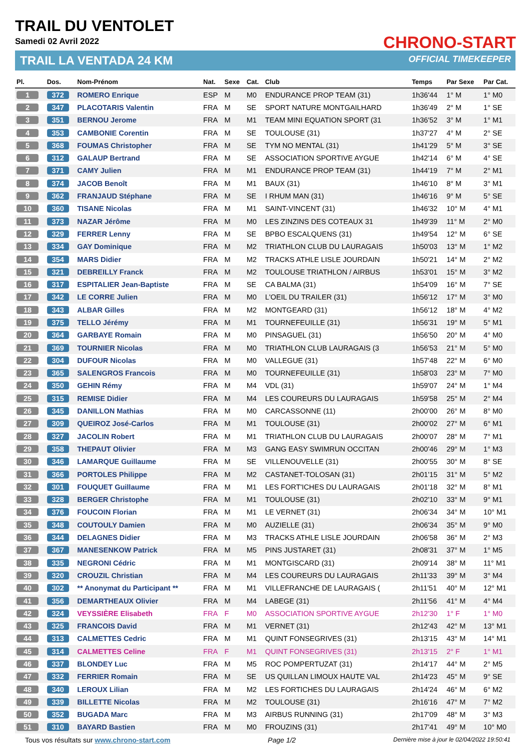TRAIL DU VENTOLET
Samedi 02 Avril 2022
TRAIL LA VENTADA 24 KM
CHRONO-START
OFFICIAL TIMEKEEPER
| Pl. | Dos. | Nom-Prénom | Nat. | Sexe | Cat. | Club | Temps | Par Sexe | Par Cat. |
| --- | --- | --- | --- | --- | --- | --- | --- | --- | --- |
| 1 | 372 | ROMERO Enrique | ESP | M | M0 | ENDURANCE PROP TEAM (31) | 1h36'44 | 1° M | 1° M0 |
| 2 | 347 | PLACOTARIS Valentin | FRA | M | SE | SPORT NATURE MONTGAILHARD | 1h36'49 | 2° M | 1° SE |
| 3 | 351 | BERNOU Jerome | FRA | M | M1 | TEAM MINI EQUATION SPORT (31 | 1h36'52 | 3° M | 1° M1 |
| 4 | 353 | CAMBONIE Corentin | FRA | M | SE | TOULOUSE (31) | 1h37'27 | 4° M | 2° SE |
| 5 | 368 | FOUMAS Christopher | FRA | M | SE | TYM NO MENTAL (31) | 1h41'29 | 5° M | 3° SE |
| 6 | 312 | GALAUP Bertrand | FRA | M | SE | ASSOCIATION SPORTIVE AYGUE | 1h42'14 | 6° M | 4° SE |
| 7 | 371 | CAMY Julien | FRA | M | M1 | ENDURANCE PROP TEAM (31) | 1h44'19 | 7° M | 2° M1 |
| 8 | 374 | JACOB Benoît | FRA | M | M1 | BAUX (31) | 1h46'10 | 8° M | 3° M1 |
| 9 | 362 | FRANJAUD Stéphane | FRA | M | SE | I RHUM MAN (31) | 1h46'16 | 9° M | 5° SE |
| 10 | 360 | TISANE Nicolas | FRA | M | M1 | SAINT-VINCENT (31) | 1h46'32 | 10° M | 4° M1 |
| 11 | 373 | NAZAR Jérôme | FRA | M | M0 | LES ZINZINS DES COTEAUX 31 | 1h49'39 | 11° M | 2° M0 |
| 12 | 329 | FERRER Lenny | FRA | M | SE | BPBO ESCALQUENS (31) | 1h49'54 | 12° M | 6° SE |
| 13 | 334 | GAY Dominique | FRA | M | M2 | TRIATHLON CLUB DU LAURAGAIS | 1h50'03 | 13° M | 1° M2 |
| 14 | 354 | MARS Didier | FRA | M | M2 | TRACKS ATHLE LISLE JOURDAIN | 1h50'21 | 14° M | 2° M2 |
| 15 | 321 | DEBREILLY Franck | FRA | M | M2 | TOULOUSE TRIATHLON / AIRBUS | 1h53'01 | 15° M | 3° M2 |
| 16 | 317 | ESPITALIER Jean-Baptiste | FRA | M | SE | CA BALMA (31) | 1h54'09 | 16° M | 7° SE |
| 17 | 342 | LE CORRE Julien | FRA | M | M0 | L'OEIL DU TRAILER (31) | 1h56'12 | 17° M | 3° M0 |
| 18 | 343 | ALBAR Gilles | FRA | M | M2 | MONTGEARD (31) | 1h56'12 | 18° M | 4° M2 |
| 19 | 375 | TELLO Jérémy | FRA | M | M1 | TOURNEFEUILLE (31) | 1h56'31 | 19° M | 5° M1 |
| 20 | 364 | GARBAYE Romain | FRA | M | M0 | PINSAGUEL (31) | 1h56'50 | 20° M | 4° M0 |
| 21 | 369 | TOURNIER Nicolas | FRA | M | M0 | TRIATHLON CLUB LAURAGAIS (3 | 1h56'53 | 21° M | 5° M0 |
| 22 | 304 | DUFOUR Nicolas | FRA | M | M0 | VALLEGUE (31) | 1h57'48 | 22° M | 6° M0 |
| 23 | 365 | SALENGROS Francois | FRA | M | M0 | TOURNEFEUILLE (31) | 1h58'03 | 23° M | 7° M0 |
| 24 | 350 | GEHIN Rémy | FRA | M | M4 | VDL (31) | 1h59'07 | 24° M | 1° M4 |
| 25 | 315 | REMISE Didier | FRA | M | M4 | LES COUREURS DU LAURAGAIS | 1h59'58 | 25° M | 2° M4 |
| 26 | 345 | DANILLON Mathias | FRA | M | M0 | CARCASSONNE (11) | 2h00'00 | 26° M | 8° M0 |
| 27 | 309 | QUEIROZ José-Carlos | FRA | M | M1 | TOULOUSE (31) | 2h00'02 | 27° M | 6° M1 |
| 28 | 327 | JACOLIN Robert | FRA | M | M1 | TRIATHLON CLUB DU LAURAGAIS | 2h00'07 | 28° M | 7° M1 |
| 29 | 358 | THEPAUT Olivier | FRA | M | M3 | GANG EASY SWIMRUN OCCITAN | 2h00'46 | 29° M | 1° M3 |
| 30 | 346 | LAMARQUE Guillaume | FRA | M | SE | VILLENOUVELLE (31) | 2h00'55 | 30° M | 8° SE |
| 31 | 366 | PORTOLES Philippe | FRA | M | M2 | CASTANET-TOLOSAN (31) | 2h01'15 | 31° M | 5° M2 |
| 32 | 301 | FOUQUET Guillaume | FRA | M | M1 | LES FORT'ICHES DU LAURAGAIS | 2h01'18 | 32° M | 8° M1 |
| 33 | 328 | BERGER Christophe | FRA | M | M1 | TOULOUSE (31) | 2h02'10 | 33° M | 9° M1 |
| 34 | 376 | FOUCOIN Florian | FRA | M | M1 | LE VERNET (31) | 2h06'34 | 34° M | 10° M1 |
| 35 | 348 | COUTOULY Damien | FRA | M | M0 | AUZIELLE (31) | 2h06'34 | 35° M | 9° M0 |
| 36 | 344 | DELAGNES Didier | FRA | M | M3 | TRACKS ATHLE LISLE JOURDAIN | 2h06'58 | 36° M | 2° M3 |
| 37 | 367 | MANESENKOW Patrick | FRA | M | M5 | PINS JUSTARET (31) | 2h08'31 | 37° M | 1° M5 |
| 38 | 335 | NEGRONI Cédric | FRA | M | M1 | MONTGISCARD (31) | 2h09'14 | 38° M | 11° M1 |
| 39 | 320 | CROUZIL Christian | FRA | M | M4 | LES COUREURS DU LAURAGAIS | 2h11'33 | 39° M | 3° M4 |
| 40 | 302 | ** Anonymat du Participant ** | FRA | M | M1 | VILLEFRANCHE DE LAURAGAIS ( | 2h11'51 | 40° M | 12° M1 |
| 41 | 356 | DEMARTHEAUX Olivier | FRA | M | M4 | LABEGE (31) | 2h11'56 | 41° M | 4° M4 |
| 42 | 324 | VEYSSIÈRE Elisabeth | FRA | F | M0 | ASSOCIATION SPORTIVE AYGUE | 2h12'30 | 1° F | 1° M0 |
| 43 | 325 | FRANCOIS David | FRA | M | M1 | VERNET (31) | 2h12'43 | 42° M | 13° M1 |
| 44 | 313 | CALMETTES Cedric | FRA | M | M1 | QUINT FONSEGRIVES (31) | 2h13'15 | 43° M | 14° M1 |
| 45 | 314 | CALMETTES Celine | FRA | F | M1 | QUINT FONSEGRIVES (31) | 2h13'15 | 2° F | 1° M1 |
| 46 | 337 | BLONDEY Luc | FRA | M | M5 | ROC POMPERTUZAT (31) | 2h14'17 | 44° M | 2° M5 |
| 47 | 332 | FERRIER Romain | FRA | M | SE | US QUILLAN LIMOUX HAUTE VAL | 2h14'23 | 45° M | 9° SE |
| 48 | 340 | LEROUX Lilian | FRA | M | M2 | LES FORTICHES DU LAURAGAIS | 2h14'24 | 46° M | 6° M2 |
| 49 | 339 | BILLETTE Nicolas | FRA | M | M2 | TOULOUSE (31) | 2h16'16 | 47° M | 7° M2 |
| 50 | 352 | BUGADA Marc | FRA | M | M3 | AIRBUS RUNNING (31) | 2h17'09 | 48° M | 3° M3 |
| 51 | 310 | BAYARD Bastien | FRA | M | M0 | FROUZINS (31) | 2h17'41 | 49° M | 10° M0 |
Tous vos résultats sur www.chrono-start.com Page 1/2 Dernière mise à jour le 02/04/2022 19:50:41